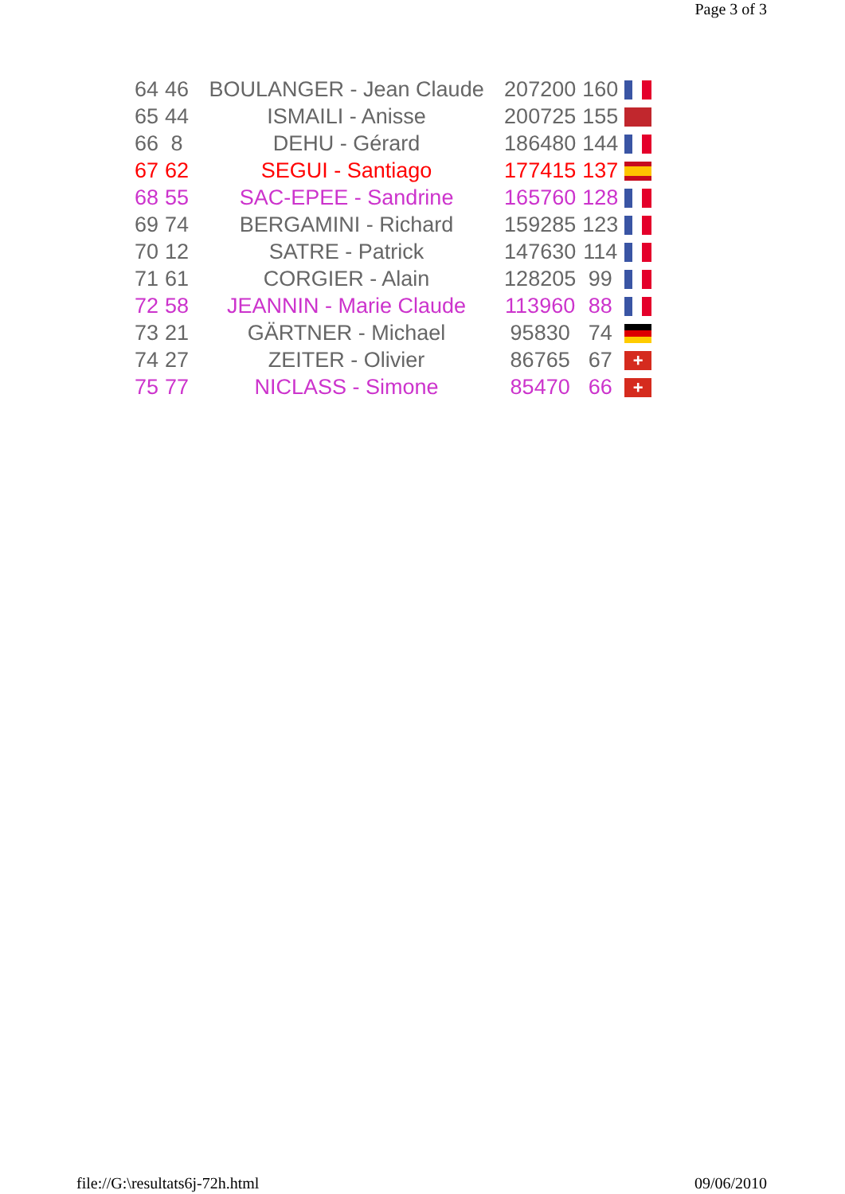Page 3 of 3
| 64 | 46 | BOULANGER - Jean Claude | 207200 | 160 | |
| 65 | 44 | ISMAILI - Anisse | 200725 | 155 | |
| 66 | 8 | DEHU - Gérard | 186480 | 144 | |
| 67 | 62 | SEGUI - Santiago | 177415 | 137 | |
| 68 | 55 | SAC-EPEE - Sandrine | 165760 | 128 | |
| 69 | 74 | BERGAMINI - Richard | 159285 | 123 | |
| 70 | 12 | SATRE - Patrick | 147630 | 114 | |
| 71 | 61 | CORGIER - Alain | 128205 | 99 | |
| 72 | 58 | JEANNIN - Marie Claude | 113960 | 88 | |
| 73 | 21 | GÄRTNER - Michael | 95830 | 74 | |
| 74 | 27 | ZEITER - Olivier | 86765 | 67 | + |
| 75 | 77 | NICLASS - Simone | 85470 | 66 | + |
file://G:\resultats6j-72h.html 09/06/2010